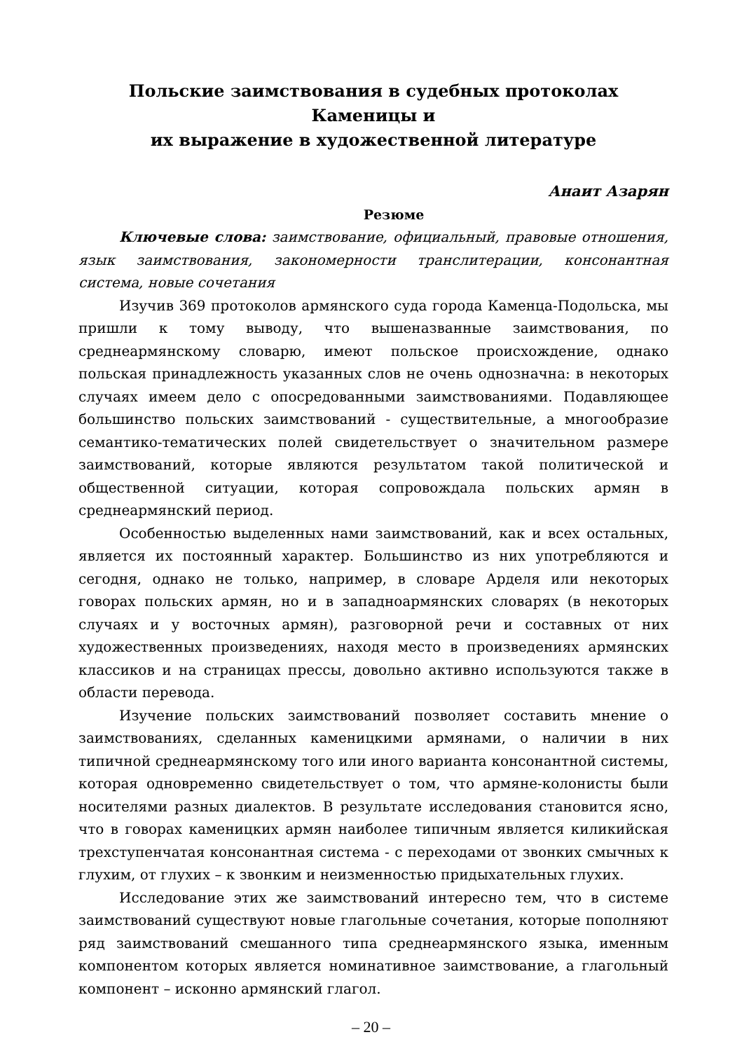Польские заимствования в судебных протоколах Каменицы и
их выражение в художественной литературе
Анаит Азарян
Резюме
Ключевые слова: заимствование, официальный, правовые отношения, язык заимствования, закономерности транслитерации, консонантная система, новые сочетания
Изучив 369 протоколов армянского суда города Каменца-Подольска, мы пришли к тому выводу, что вышеназванные заимствования, по среднеармянскому словарю, имеют польское происхождение, однако польская принадлежность указанных слов не очень однозначна: в некоторых случаях имеем дело с опосредованными заимствованиями. Подавляющее большинство польских заимствований - существительные, а многообразие семантико-тематических полей свидетельствует о значительном размере заимствований, которые являются результатом такой политической и общественной ситуации, которая сопровождала польских армян в среднеармянский период.
Особенностью выделенных нами заимствований, как и всех остальных, является их постоянный характер. Большинство из них употребляются и сегодня, однако не только, например, в словаре Арделя или некоторых говорах польских армян, но и в западноармянских словарях (в некоторых случаях и у восточных армян), разговорной речи и составных от них художественных произведениях, находя место в произведениях армянских классиков и на страницах прессы, довольно активно используются также в области перевода.
Изучение польских заимствований позволяет составить мнение о заимствованиях, сделанных каменицкими армянами, о наличии в них типичной среднеармянскому того или иного варианта консонантной системы, которая одновременно свидетельствует о том, что армяне-колонисты были носителями разных диалектов. В результате исследования становится ясно, что в говорах каменицких армян наиболее типичным является киликийская трехступенчатая консонантная система - с переходами от звонких смычных к глухим, от глухих – к звонким и неизменностью придыхательных глухих.
Исследование этих же заимствований интересно тем, что в системе заимствований существуют новые глагольные сочетания, которые пополняют ряд заимствований смешанного типа среднеармянского языка, именным компонентом которых является номинативное заимствование, а глагольный компонент – исконно армянский глагол.
– 20 –